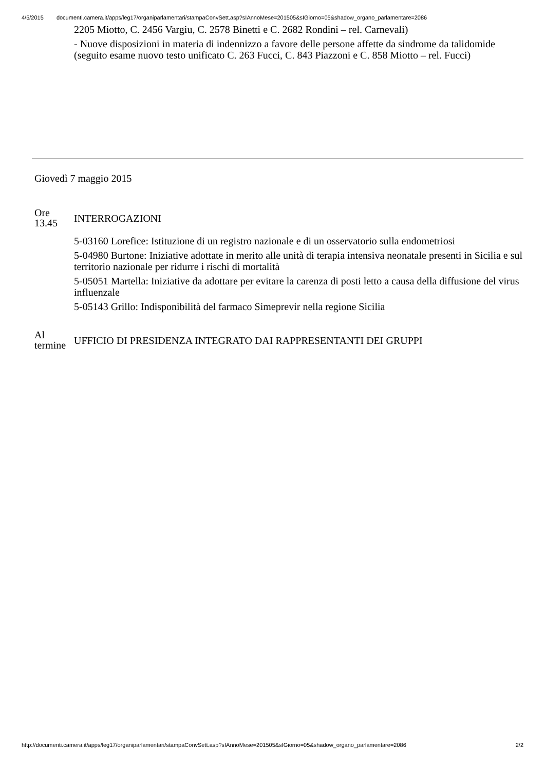4/5/2015 documenti.camera.it/apps/leg17/organiparlamentari/stampaConvSett.asp?sIAnnoMese=201505&sIGiorno=05&shadow_organo_parlamentare=2086
2205 Miotto, C. 2456 Vargiu, C. 2578 Binetti e C. 2682 Rondini – rel. Carnevali)
- Nuove disposizioni in materia di indennizzo a favore delle persone affette da sindrome da talidomide (seguito esame nuovo testo unificato C. 263 Fucci, C. 843 Piazzoni e C. 858 Miotto – rel. Fucci)
Giovedì 7 maggio 2015
Ore
13.45
INTERROGAZIONI
5-03160 Lorefice: Istituzione di un registro nazionale e di un osservatorio sulla endometriosi
5-04980 Burtone: Iniziative adottate in merito alle unità di terapia intensiva neonatale presenti in Sicilia e sul territorio nazionale per ridurre i rischi di mortalità
5-05051 Martella: Iniziative da adottare per evitare la carenza di posti letto a causa della diffusione del virus influenzale
5-05143 Grillo: Indisponibilità del farmaco Simeprevir nella regione Sicilia
Al
termine
UFFICIO DI PRESIDENZA INTEGRATO DAI RAPPRESENTANTI DEI GRUPPI
http://documenti.camera.it/apps/leg17/organiparlamentari/stampaConvSett.asp?sIAnnoMese=201505&sIGiorno=05&shadow_organo_parlamentare=2086 2/2